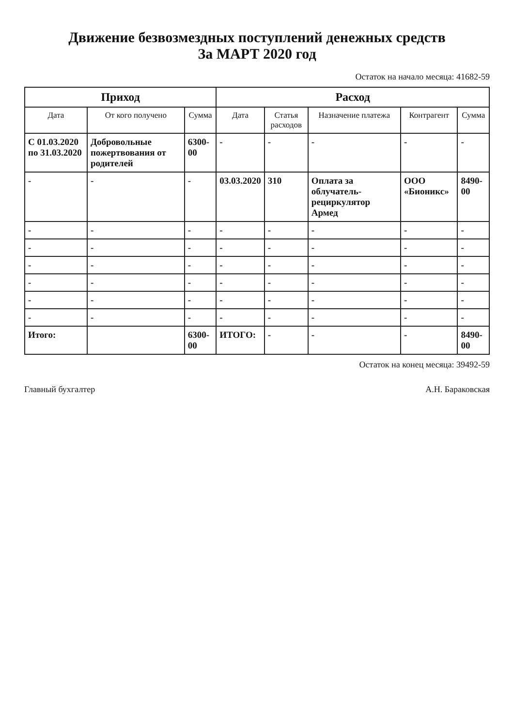Движение безвозмездных поступлений денежных средств
За МАРТ 2020 год
Остаток на начало месяца: 41682-59
| Приход | | | Расход | | | | |
| --- | --- | --- | --- | --- | --- | --- | --- |
| Дата | От кого получено | Сумма | Дата | Статья расходов | Назначение платежа | Контрагент | Сумма |
| С 01.03.2020 по 31.03.2020 | Добровольные пожертвования от родителей | 6300-00 | - | - | - | - | - |
| - | - | - | 03.03.2020 | 310 | Оплата за облучатель-рециркулятор Армед | ООО «Бионикс» | 8490-00 |
| - | - | - | - | - | - | - | - |
| - | - | - | - | - | - | - | - |
| - | - | - | - | - | - | - | - |
| - | - | - | - | - | - | - | - |
| - | - | - | - | - | - | - | - |
| - | - | - | - | - | - | - | - |
| Итого: | | 6300-00 | ИТОГО: | - | - | - | 8490-00 |
Остаток на конец месяца: 39492-59
Главный бухгалтер А.Н. Бараковская